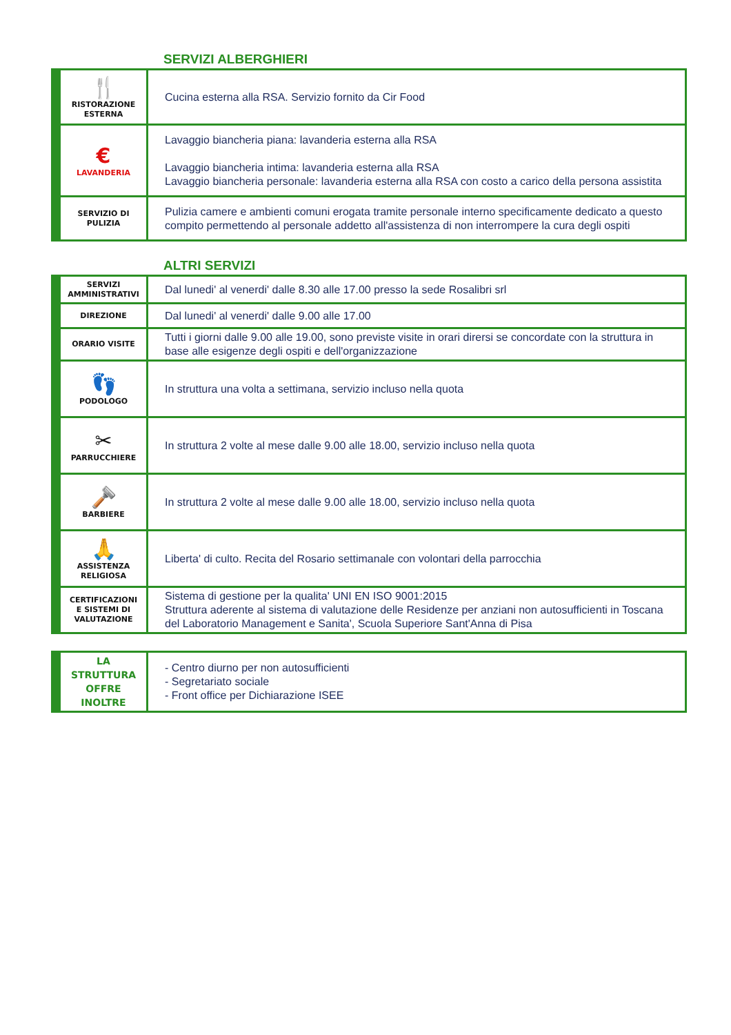SERVIZI ALBERGHIERI
| 🍴 RISTORAZIONE ESTERNA | Cucina esterna alla RSA. Servizio fornito da Cir Food |
| € LAVANDERIA | Lavaggio biancheria piana: lavanderia esterna alla RSA Lavaggio biancheria intima: lavanderia esterna alla RSA Lavaggio biancheria personale: lavanderia esterna alla RSA con costo a carico della persona assistita |
| SERVIZIO DI PULIZIA | Pulizia camere e ambienti comuni erogata tramite personale interno specificamente dedicato a questo compito permettendo al personale addetto all'assistenza di non interrompere la cura degli ospiti |
ALTRI SERVIZI
| SERVIZI AMMINISTRATIVI | Dal lunedi' al venerdi' dalle 8.30 alle 17.00 presso la sede Rosalibri srl |
| DIREZIONE | Dal lunedi' al venerdi' dalle 9.00 alle 17.00 |
| ORARIO VISITE | Tutti i giorni dalle 9.00 alle 19.00, sono previste visite in orari dirersi se concordate con la struttura in base alle esigenze degli ospiti e dell'organizzazione |
| 👣 PODOLOGO | In struttura una volta a settimana, servizio incluso nella quota |
| ✂ PARRUCCHIERE | In struttura 2 volte al mese dalle 9.00 alle 18.00, servizio incluso nella quota |
| 🪒 BARBIERE | In struttura 2 volte al mese dalle 9.00 alle 18.00, servizio incluso nella quota |
| 🙏 ASSISTENZA RELIGIOSA | Liberta' di culto. Recita del Rosario settimanale con volontari della parrocchia |
| CERTIFICAZIONI E SISTEMI DI VALUTAZIONE | Sistema di gestione per la qualita' UNI EN ISO 9001:2015 Struttura aderente al sistema di valutazione delle Residenze per anziani non autosufficienti in Toscana del Laboratorio Management e Sanita', Scuola Superiore Sant'Anna di Pisa |
| LA STRUTTURA OFFRE INOLTRE | - Centro diurno per non autosufficienti - Segretariato sociale - Front office per Dichiarazione ISEE |